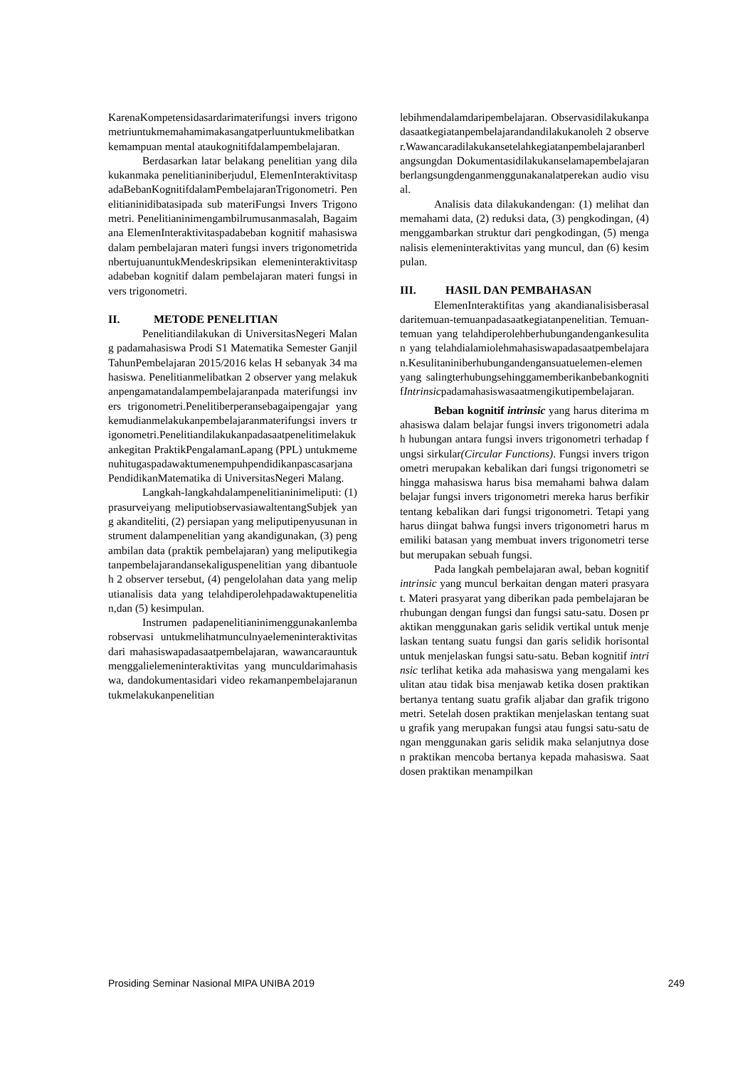KarenaKompetensidasardarimaterifungsi invers trigonometriuntukmemahamimakasangatperluuntukmelibatkankemampuan mental ataukognitifdalampembelajaran.
Berdasarkan latar belakang penelitian yang dilakukanmaka penelitianiniberjudul, ElemenInteraktivitaspadaBebanKognitifdalamPembelajaranTrigonometri. Penelitianinidibatasipada sub materiFungsi Invers Trigonometri. Penelitianinimengambilrumusanmasalah, Bagaimana ElemenInteraktivitaspadabeban kognitif mahasiswa dalam pembelajaran materi fungsi invers trigonometridanbertujuanuntukMendeskripsikan elemeninteraktivitaspadabeban kognitif dalam pembelajaran materi fungsi invers trigonometri.
II. METODE PENELITIAN
Penelitiandilakukan di UniversitasNegeri Malang padamahasiswa Prodi S1 Matematika Semester GanjilTahunPembelajaran 2015/2016 kelas H sebanyak 34 mahasiswa. Penelitianmelibatkan 2 observer yang melakukanpengamatandalampembelajaranpada materifungsi invers trigonometri.Penelitiberperansebagaipengajar yang kemudianmelakukanpembelajaranmaterifungsi invers trigonometri.Penelitiandilakukanpadasaatpenelitimelakukankegitan PraktikPengalamanLapang (PPL) untukmemenuhitugaspadawaktumenempuhpendidikanpascasarjanaPendidikanMatematika di UniversitasNegeri Malang.
Langkah-langkahdalampenelitianinimeliputi: (1) prasurveiyang meliputiobservasiawaltentangSubjek yang akanditeliti, (2) persiapan yang meliputipenyusunan instrument dalampenelitian yang akandigunakan, (3) pengambilan data (praktik pembelajaran) yang meliputikegiatanpembelajarandansekaliguspenelitian yang dibantuoleh 2 observer tersebut, (4) pengelolahan data yang meliputianalisis data yang telahdiperolehpadawaktupenelitian,dan (5) kesimpulan.
Instrumen padapenelitianinimenggunakanlembarobservasi untukmelihatmunculnyaelemeninteraktivitasdari mahasiswapadasaatpembelajaran, wawancarauntukmenggalielemeninteraktivitas yang munculdarimahasiswa, dandokumentasidari video rekamanpembelajaranuntukmelakukanpenelitian
lebihmendalamdaripembelajaran. Observasidilakukanpadasaatkegiatanpembelajarandandilakukanoleh 2 observer.Wawancaradilakukansetelahkegiatanpembelajaranberlangsungdan Dokumentasidilakukanselamapembelajaranberlangsungdenganmenggunakanalatperekan audio visual.
Analisis data dilakukandengan: (1) melihat dan memahami data, (2) reduksi data, (3) pengkodingan, (4) menggambarkan struktur dari pengkodingan, (5) menganalisis elemeninteraktivitas yang muncul, dan (6) kesimpulan.
III. HASIL DAN PEMBAHASAN
ElemenInteraktifitas yang akandianalisisberasaldaritemuan-temuanpadasaatkegiatanpenelitian. Temuan-temuan yang telahdiperolehberhubungandengankesulitan yang telahdialamiolehmahasiswapadasaatpembelajaran.Kesulitaniniberhubungandengansuatuelemen-elemen yang salingterhubungsehinggamemberikanbebankognitifIntrinsicpadamahasiswasaatmengikutipembelajaran.
Beban kognitif intrinsic yang harus diterima mahasiswa dalam belajar fungsi invers trigonometri adalah hubungan antara fungsi invers trigonometri terhadap fungsi sirkular(Circular Functions). Fungsi invers trigonometri merupakan kebalikan dari fungsi trigonometri sehingga mahasiswa harus bisa memahami bahwa dalam belajar fungsi invers trigonometri mereka harus berfikir tentang kebalikan dari fungsi trigonometri. Tetapi yang harus diingat bahwa fungsi invers trigonometri harus memiliki batasan yang membuat invers trigonometri tersebut merupakan sebuah fungsi.
Pada langkah pembelajaran awal, beban kognitif intrinsic yang muncul berkaitan dengan materi prasyarat. Materi prasyarat yang diberikan pada pembelajaran berhubungan dengan fungsi dan fungsi satu-satu. Dosen praktikan menggunakan garis selidik vertikal untuk menjelaskan tentang suatu fungsi dan garis selidik horisontal untuk menjelaskan fungsi satu-satu. Beban kognitif intrinsic terlihat ketika ada mahasiswa yang mengalami kesulitan atau tidak bisa menjawab ketika dosen praktikan bertanya tentang suatu grafik aljabar dan grafik trigonometri. Setelah dosen praktikan menjelaskan tentang suatu grafik yang merupakan fungsi atau fungsi satu-satu dengan menggunakan garis selidik maka selanjutnya dosen praktikan mencoba bertanya kepada mahasiswa. Saat dosen praktikan menampilkan
Prosiding Seminar Nasional MIPA UNIBA 2019 249